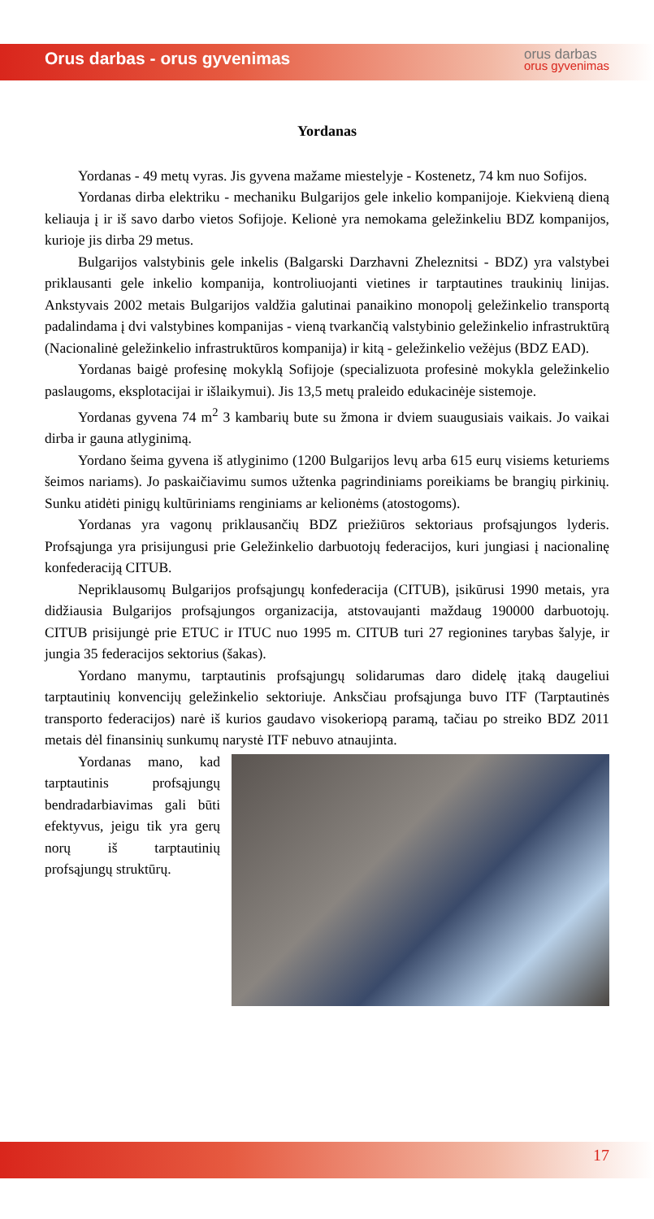Orus darbas - orus gyvenimas
orus darbas
orus gyvenimas
Yordanas
Yordanas - 49 metų vyras. Jis gyvena mažame miestelyje - Kostenetz, 74 km nuo Sofijos.
Yordanas dirba elektriku - mechaniku Bulgarijos gele inkelio kompanijoje. Kiekvieną dieną keliauja į ir iš savo darbo vietos Sofijoje. Kelionė yra nemokama geležinkeliu BDZ kompanijos, kurioje jis dirba 29 metus.
Bulgarijos valstybinis gele inkelis (Balgarski Darzhavni Zheleznitsi - BDZ) yra valstybei priklausanti gele inkelio kompanija, kontroliuojanti vietines ir tarptautines traukinių linijas. Ankstyvais 2002 metais Bulgarijos valdžia galutinai panaikino monopolį geležinkelio transportą padalindama į dvi valstybines kompanijas - vieną tvarkančią valstybinio geležinkelio infrastruktūrą (Nacionalinė geležinkelio infrastruktūros kompanija) ir kitą - geležinkelio vežėjus (BDZ EAD).
Yordanas baigė profesinę mokyklą Sofijoje (specializuota profesinė mokykla geležinkelio paslaugoms, eksplotacijai ir išlaikymui). Jis 13,5 metų praleido edukacinėje sistemoje.
Yordanas gyvena 74 m<sup>2</sup> 3 kambarių bute su žmona ir dviem suaugusiais vaikais. Jo vaikai dirba ir gauna atlyginimą.
Yordano šeima gyvena iš atlyginimo (1200 Bulgarijos levų arba 615 eurų visiems keturiems šeimos nariams). Jo paskaičiavimu sumos užtenka pagrindiniams poreikiams be brangių pirkinių. Sunku atidėti pinigų kultūriniams renginiams ar kelionėms (atostogoms).
Yordanas yra vagonų priklausančių BDZ priežiūros sektoriaus profsąjungos lyderis. Profsąjunga yra prisijungusi prie Geležinkelio darbuotojų federacijos, kuri jungiasi į nacionalinę konfederaciją CITUB.
Nepriklausomų Bulgarijos profsąjungų konfederacija (CITUB), įsikūrusi 1990 metais, yra didžiausia Bulgarijos profsąjungos organizacija, atstovaujanti maždaug 190000 darbuotojų. CITUB prisijungė prie ETUC ir ITUC nuo 1995 m. CITUB turi 27 regionines tarybas šalyje, ir jungia 35 federacijos sektorius (šakas).
Yordano manymu, tarptautinis profsąjungų solidarumas daro didelę įtaką daugeliui tarptautinių konvencijų geležinkelio sektoriuje. Anksčiau profsąjunga buvo ITF (Tarptautinės transporto federacijos) narė iš kurios gaudavo visokeriopą paramą, tačiau po streiko BDZ 2011 metais dėl finansinių sunkumų narystė ITF nebuvo atnaujinta.
Yordanas mano, kad tarptautinis profsąjungų bendradarbiavimas gali būti efektyvus, jeigu tik yra gerų norų iš tarptautinių profsąjungų struktūrų.
17